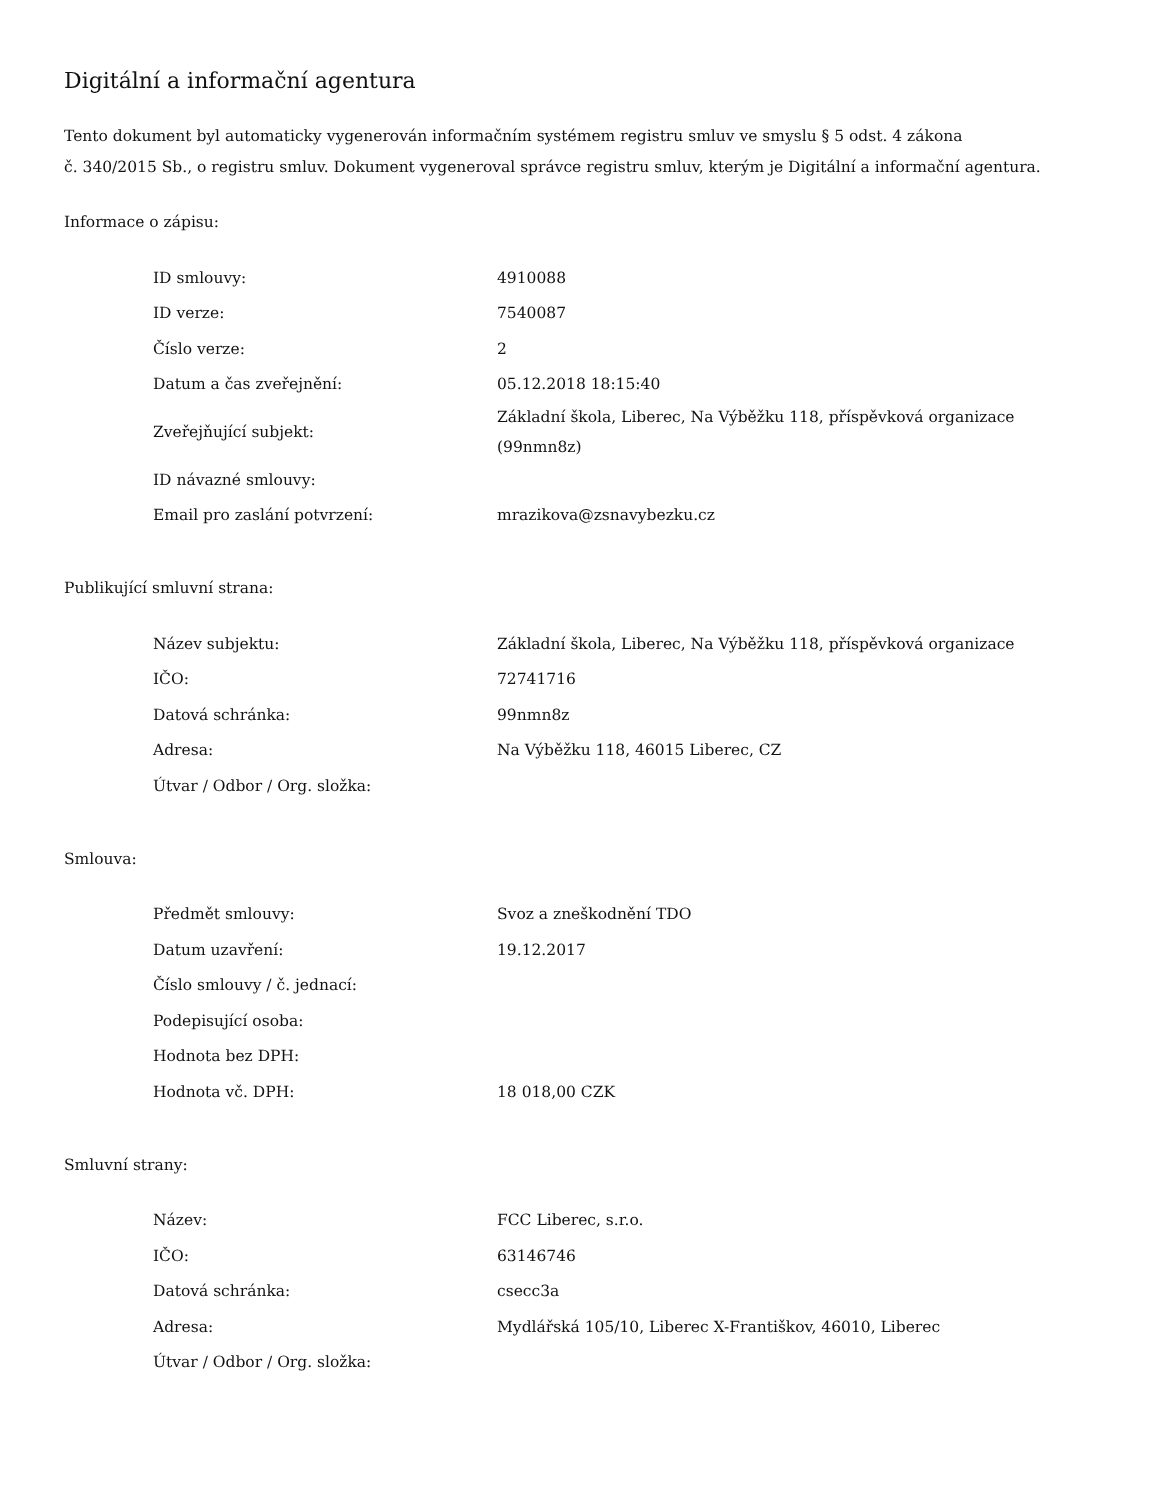Digitální a informační agentura
Tento dokument byl automaticky vygenerován informačním systémem registru smluv ve smyslu § 5 odst. 4 zákona
č. 340/2015 Sb., o registru smluv. Dokument vygeneroval správce registru smluv, kterým je Digitální a informační agentura.
Informace o zápisu:
| ID smlouvy: | 4910088 |
| ID verze: | 7540087 |
| Číslo verze: | 2 |
| Datum a čas zveřejnění: | 05.12.2018 18:15:40 |
| Zveřejňující subjekt: | Základní škola, Liberec, Na Výběžku 118, příspěvková organizace (99nmn8z) |
| ID návazné smlouvy: | |
| Email pro zaslání potvrzení: | mrazikova@zsnavybezku.cz |
Publikující smluvní strana:
| Název subjektu: | Základní škola, Liberec, Na Výběžku 118, příspěvková organizace |
| IČO: | 72741716 |
| Datová schránka: | 99nmn8z |
| Adresa: | Na Výběžku 118, 46015 Liberec, CZ |
| Útvar / Odbor / Org. složka: | |
Smlouva:
| Předmět smlouvy: | Svoz a zneškodnění TDO |
| Datum uzavření: | 19.12.2017 |
| Číslo smlouvy / č. jednací: | |
| Podepisující osoba: | |
| Hodnota bez DPH: | |
| Hodnota vč. DPH: | 18 018,00 CZK |
Smluvní strany:
| Název: | FCC Liberec, s.r.o. |
| IČO: | 63146746 |
| Datová schránka: | csecc3a |
| Adresa: | Mydlářská 105/10, Liberec X-Františkov, 46010, Liberec |
| Útvar / Odbor / Org. složka: | |